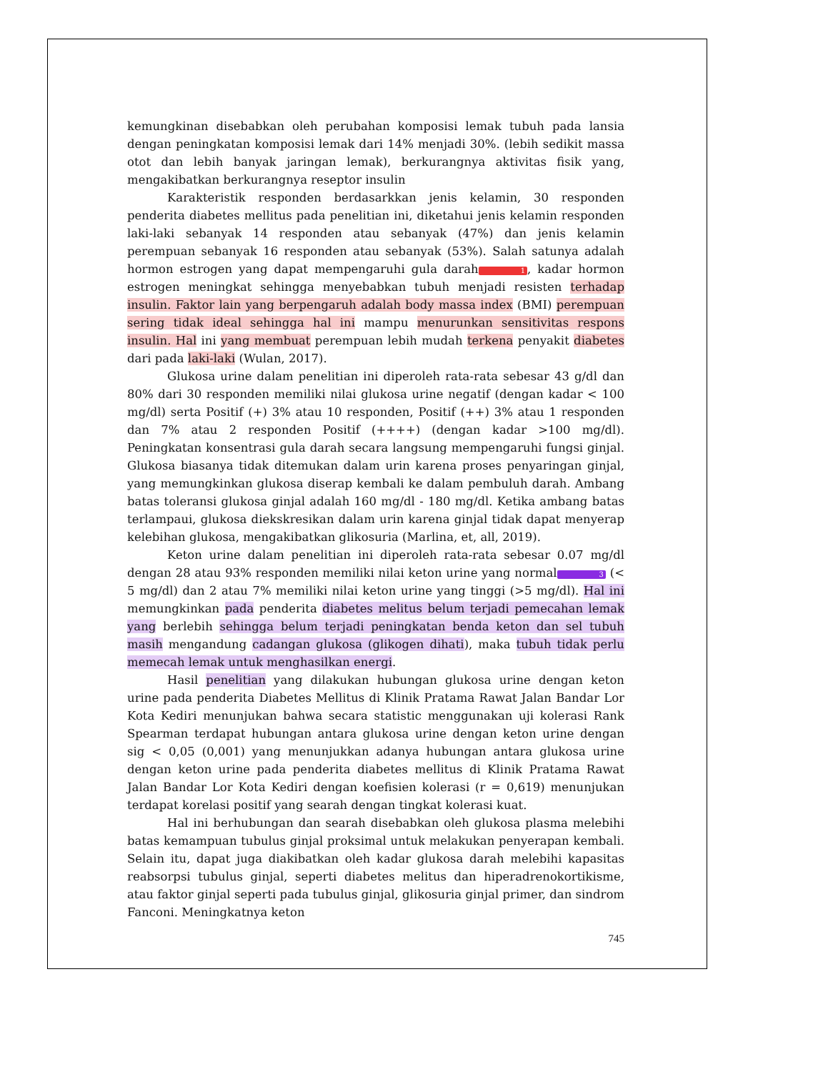kemungkinan disebabkan oleh perubahan komposisi lemak tubuh pada lansia dengan peningkatan komposisi lemak dari 14% menjadi 30%. (lebih sedikit massa otot dan lebih banyak jaringan lemak), berkurangnya aktivitas fisik yang, mengakibatkan berkurangnya reseptor insulin
Karakteristik responden berdasarkkan jenis kelamin, 30 responden penderita diabetes mellitus pada penelitian ini, diketahui jenis kelamin responden laki-laki sebanyak 14 responden atau sebanyak (47%) dan jenis kelamin perempuan sebanyak 16 responden atau sebanyak (53%). Salah satunya adalah hormon estrogen yang dapat mempengaruhi gula darah 1, kadar hormon estrogen meningkat sehingga menyebabkan tubuh menjadi resisten terhadap insulin. Faktor lain yang berpengaruh adalah body massa index (BMI) perempuan sering tidak ideal sehingga hal ini mampu menurunkan sensitivitas respons insulin. Hal ini yang membuat perempuan lebih mudah terkena penyakit diabetes dari pada laki-laki (Wulan, 2017).
Glukosa urine dalam penelitian ini diperoleh rata-rata sebesar 43 g/dl dan 80% dari 30 responden memiliki nilai glukosa urine negatif (dengan kadar < 100 mg/dl) serta Positif (+) 3% atau 10 responden, Positif (++) 3% atau 1 responden dan 7% atau 2 responden Positif (++++) (dengan kadar >100 mg/dl). Peningkatan konsentrasi gula darah secara langsung mempengaruhi fungsi ginjal. Glukosa biasanya tidak ditemukan dalam urin karena proses penyaringan ginjal, yang memungkinkan glukosa diserap kembali ke dalam pembuluh darah. Ambang batas toleransi glukosa ginjal adalah 160 mg/dl - 180 mg/dl. Ketika ambang batas terlampaui, glukosa diekskresikan dalam urin karena ginjal tidak dapat menyerap kelebihan glukosa, mengakibatkan glikosuria (Marlina, et, all, 2019).
Keton urine dalam penelitian ini diperoleh rata-rata sebesar 0.07 mg/dl dengan 28 atau 93% responden memiliki nilai keton urine yang normal 3 (< 5 mg/dl) dan 2 atau 7% memiliki nilai keton urine yang tinggi (>5 mg/dl). Hal ini memungkinkan pada penderita diabetes melitus belum terjadi pemecahan lemak yang berlebih sehingga belum terjadi peningkatan benda keton dan sel tubuh masih mengandung cadangan glukosa (glikogen dihati), maka tubuh tidak perlu memecah lemak untuk menghasilkan energi.
Hasil penelitian yang dilakukan hubungan glukosa urine dengan keton urine pada penderita Diabetes Mellitus di Klinik Pratama Rawat Jalan Bandar Lor Kota Kediri menunjukan bahwa secara statistic menggunakan uji kolerasi Rank Spearman terdapat hubungan antara glukosa urine dengan keton urine dengan sig < 0,05 (0,001) yang menunjukkan adanya hubungan antara glukosa urine dengan keton urine pada penderita diabetes mellitus di Klinik Pratama Rawat Jalan Bandar Lor Kota Kediri dengan koefisien kolerasi (r = 0,619) menunjukan terdapat korelasi positif yang searah dengan tingkat kolerasi kuat.
Hal ini berhubungan dan searah disebabkan oleh glukosa plasma melebihi batas kemampuan tubulus ginjal proksimal untuk melakukan penyerapan kembali. Selain itu, dapat juga diakibatkan oleh kadar glukosa darah melebihi kapasitas reabsorpsi tubulus ginjal, seperti diabetes melitus dan hiperadrenokortikisme, atau faktor ginjal seperti pada tubulus ginjal, glikosuria ginjal primer, dan sindrom Fanconi. Meningkatnya keton
745